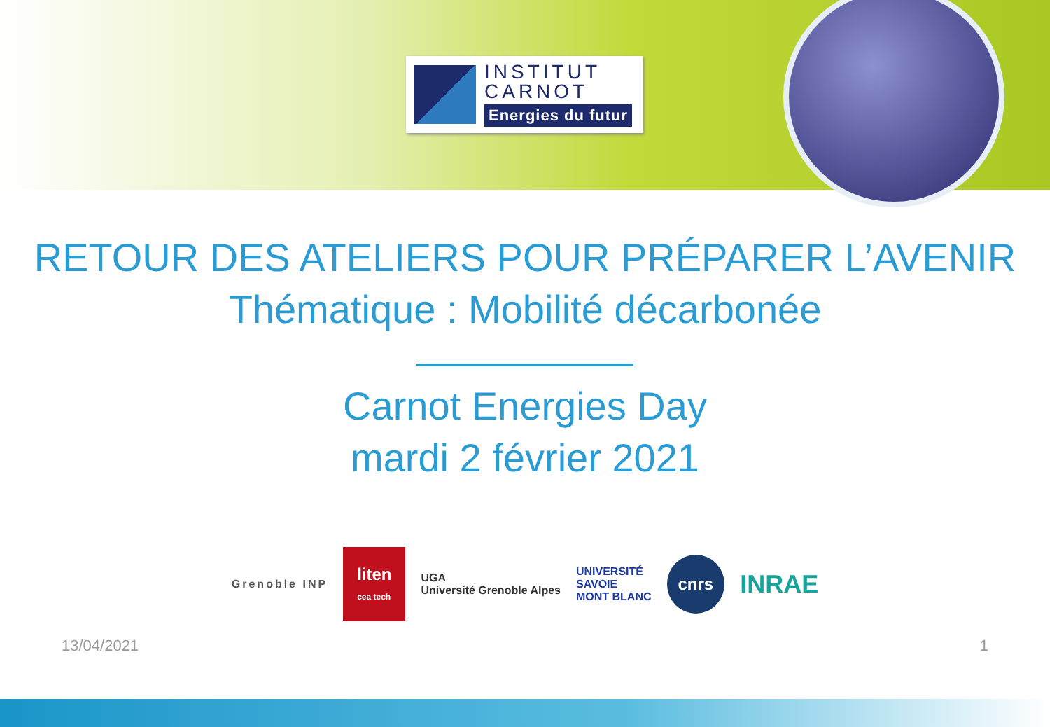INSTITUT
CARNOT
Energies du futur
RETOUR DES ATELIERS POUR PRÉPARER L’AVENIR
Thématique : Mobilité décarbonée
Carnot Energies Day
mardi 2 février 2021
Grenoble INP liten
cea tech UGA
Université Grenoble Alpes UNIVERSITÉ
SAVOIE
MONT BLANC cnrs INRAE
13/04/2021 1